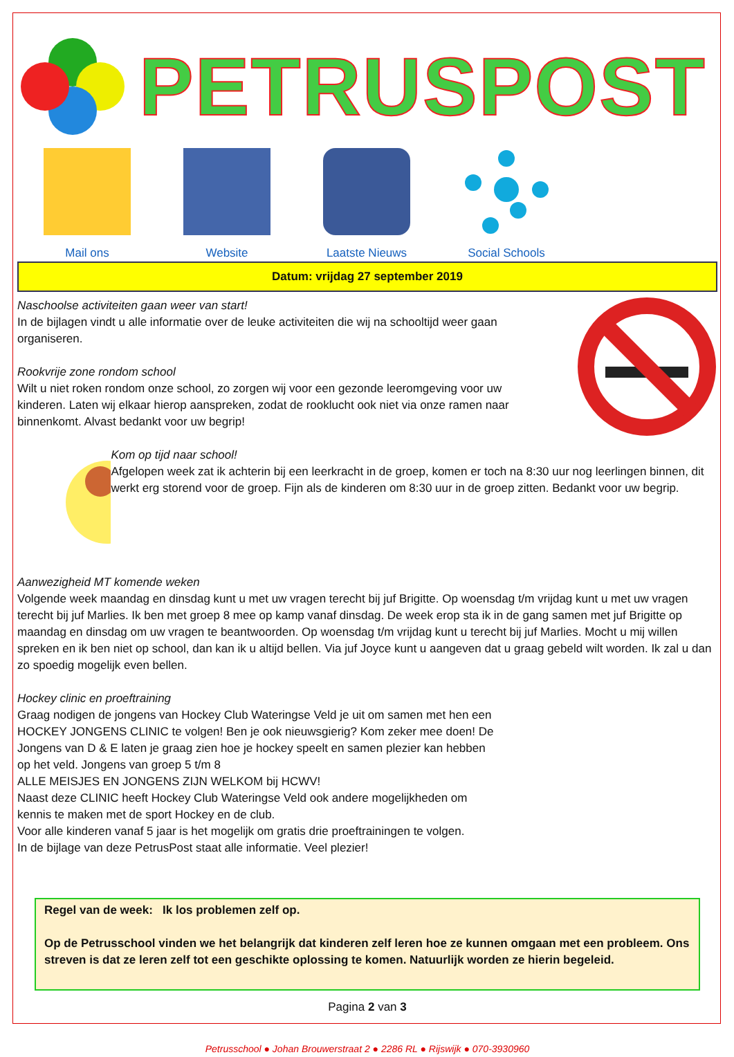PETRUSPOST
Mail ons Website Laatste Nieuws Social Schools
Datum: vrijdag 27 september 2019
Naschoolse activiteiten gaan weer van start!
In de bijlagen vindt u alle informatie over de leuke activiteiten die wij na schooltijd weer gaan organiseren.
Rookvrije zone rondom school
Wilt u niet roken rondom onze school, zo zorgen wij voor een gezonde leeromgeving voor uw kinderen. Laten wij elkaar hierop aanspreken, zodat de rooklucht ook niet via onze ramen naar binnenkomt. Alvast bedankt voor uw begrip!
Kom op tijd naar school!
Afgelopen week zat ik achterin bij een leerkracht in de groep, komen er toch na 8:30 uur nog leerlingen binnen, dit werkt erg storend voor de groep. Fijn als de kinderen om 8:30 uur in de groep zitten. Bedankt voor uw begrip.
Aanwezigheid MT komende weken
Volgende week maandag en dinsdag kunt u met uw vragen terecht bij juf Brigitte. Op woensdag t/m vrijdag kunt u met uw vragen terecht bij juf Marlies. Ik ben met groep 8 mee op kamp vanaf dinsdag. De week erop sta ik in de gang samen met juf Brigitte op maandag en dinsdag om uw vragen te beantwoorden. Op woensdag t/m vrijdag kunt u terecht bij juf Marlies. Mocht u mij willen spreken en ik ben niet op school, dan kan ik u altijd bellen. Via juf Joyce kunt u aangeven dat u graag gebeld wilt worden. Ik zal u dan zo spoedig mogelijk even bellen.
Hockey clinic en proeftraining
Graag nodigen de jongens van Hockey Club Wateringse Veld je uit om samen met hen een HOCKEY JONGENS CLINIC te volgen! Ben je ook nieuwsgierig? Kom zeker mee doen! De Jongens van D & E laten je graag zien hoe je hockey speelt en samen plezier kan hebben op het veld. Jongens van groep 5 t/m 8
ALLE MEISJES EN JONGENS ZIJN WELKOM bij HCWV!
Naast deze CLINIC heeft Hockey Club Wateringse Veld ook andere mogelijkheden om kennis te maken met de sport Hockey en de club.
Voor alle kinderen vanaf 5 jaar is het mogelijk om gratis drie proeftrainingen te volgen.
In de bijlage van deze PetrusPost staat alle informatie. Veel plezier!
Regel van de week: Ik los problemen zelf op.
Op de Petrusschool vinden we het belangrijk dat kinderen zelf leren hoe ze kunnen omgaan met een probleem. Ons streven is dat ze leren zelf tot een geschikte oplossing te komen. Natuurlijk worden ze hierin begeleid.
Pagina 2 van 3
Petrusschool ● Johan Brouwerstraat 2 ● 2286 RL ● Rijswijk ● 070-3930960